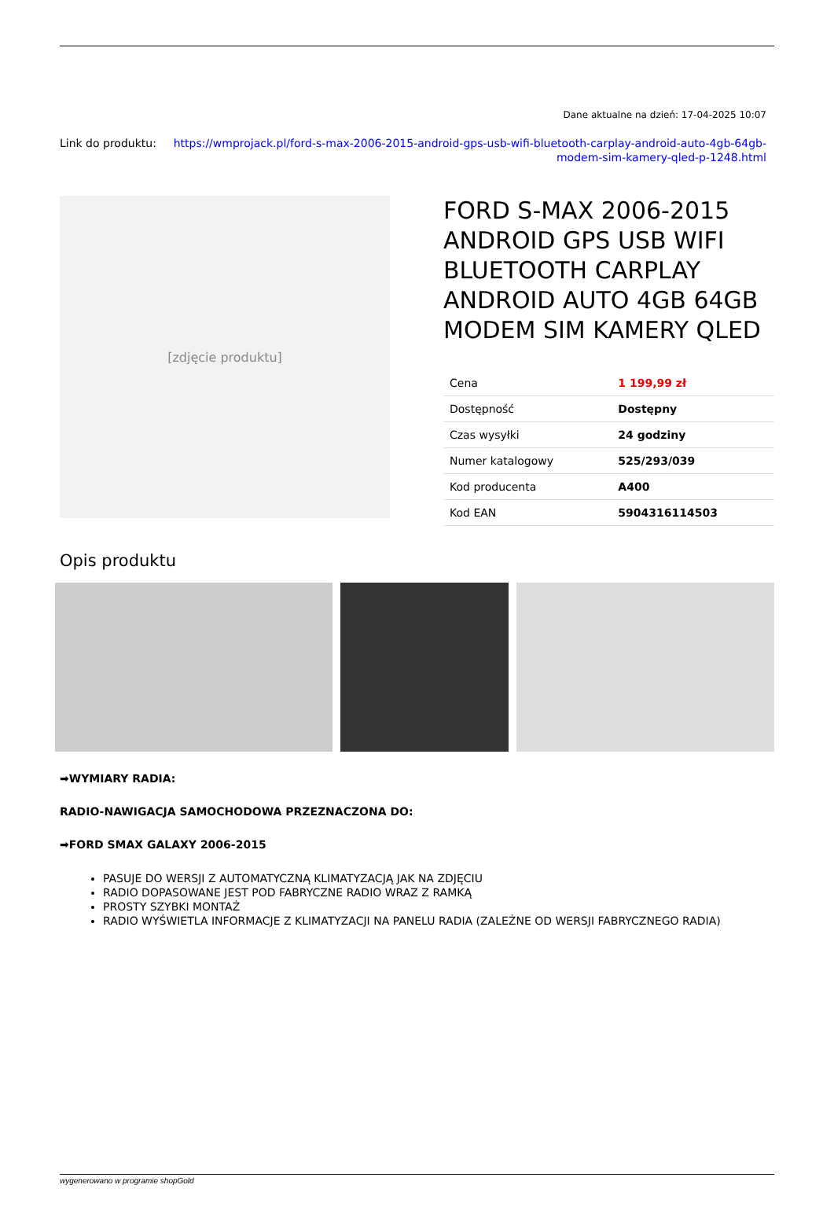Dane aktualne na dzień: 17-04-2025 10:07
Link do produktu: https://wmprojack.pl/ford-s-max-2006-2015-android-gps-usb-wifi-bluetooth-carplay-android-auto-4gb-64gb-modem-sim-kamery-qled-p-1248.html
[zdjęcie produktu]
FORD S-MAX 2006-2015 ANDROID GPS USB WIFI BLUETOOTH CARPLAY ANDROID AUTO 4GB 64GB MODEM SIM KAMERY QLED
| Cena | 1 199,99 zł |
| Dostępność | Dostępny |
| Czas wysyłki | 24 godziny |
| Numer katalogowy | 525/293/039 |
| Kod producenta | A400 |
| Kod EAN | 5904316114503 |
Opis produktu
➡WYMIARY RADIA:
RADIO-NAWIGACJA SAMOCHODOWA PRZEZNACZONA DO:
➡FORD SMAX GALAXY 2006-2015
PASUJE DO WERSJI Z AUTOMATYCZNĄ KLIMATYZACJĄ JAK NA ZDJĘCIU
RADIO DOPASOWANE JEST POD FABRYCZNE RADIO WRAZ Z RAMKĄ
PROSTY SZYBKI MONTAŻ
RADIO WYŚWIETLA INFORMACJE Z KLIMATYZACJI NA PANELU RADIA (ZALEŻNE OD WERSJI FABRYCZNEGO RADIA)
wygenerowano w programie shopGold